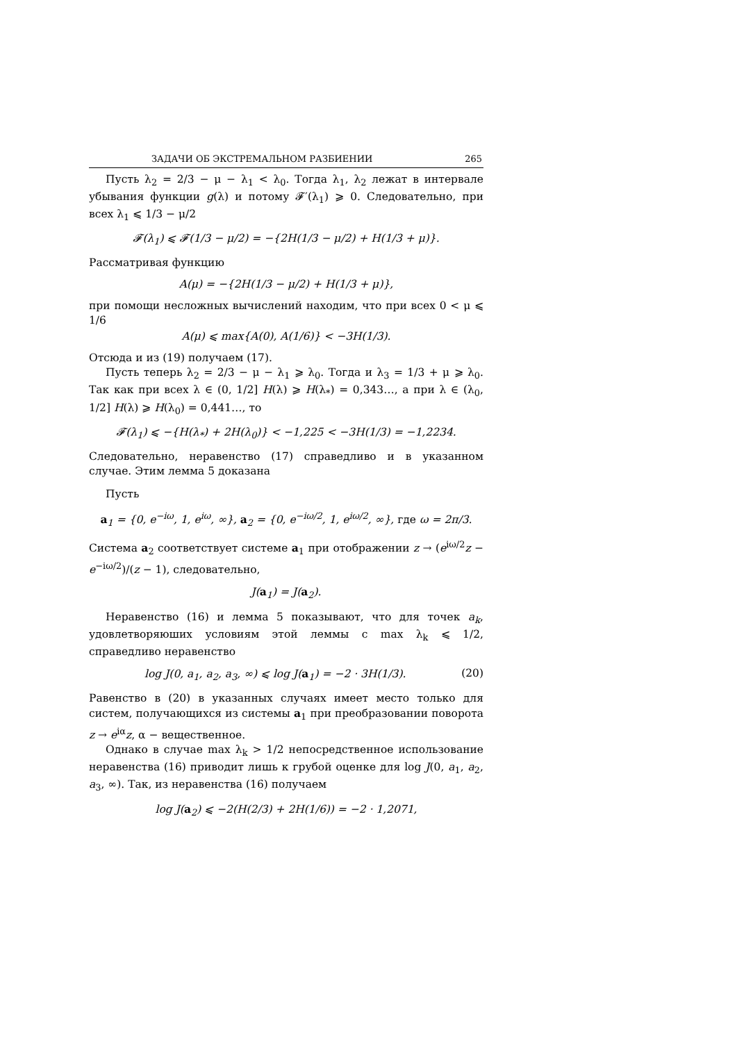ЗАДАЧИ ОБ ЭКСТРЕМАЛЬНОМ РАЗБИЕНИИ 265
Пусть λ<sub>2</sub> = 2/3 − μ − λ<sub>1</sub> < λ<sub>0</sub>. Тогда λ<sub>1</sub>, λ<sub>2</sub> лежат в интервале убывания функции g(λ) и потому 𝓕′(λ<sub>1</sub>) ⩾ 0. Следовательно, при всех λ<sub>1</sub> ⩽ 1/3 − μ/2
𝓕(λ<sub>1</sub>) ⩽ 𝓕(1/3 − μ/2) = −{2H(1/3 − μ/2) + H(1/3 + μ)}.
Рассматривая функцию
A(μ) = −{2H(1/3 − μ/2) + H(1/3 + μ)},
при помощи несложных вычислений находим, что при всех 0 < μ ⩽ 1/6
A(μ) ⩽ max{A(0), A(1/6)} < −3H(1/3).
Отсюда и из (19) получаем (17).
Пусть теперь λ<sub>2</sub> = 2/3 − μ − λ<sub>1</sub> ⩾ λ<sub>0</sub>. Тогда и λ<sub>3</sub> = 1/3 + μ ⩾ λ<sub>0</sub>. Так как при всех λ ∈ (0, 1/2] H(λ) ⩾ H(λ<sub>*</sub>) = 0,343…, а при λ ∈ (λ<sub>0</sub>, 1/2] H(λ) ⩾ H(λ<sub>0</sub>) = 0,441…, то
𝓕(λ<sub>1</sub>) ⩽ −{H(λ<sub>*</sub>) + 2H(λ<sub>0</sub>)} < −1,225 < −3H(1/3) = −1,2234.
Следовательно, неравенство (17) справедливо и в указанном случае. Этим лемма 5 доказана
Пусть
a<sub>1</sub> = {0, e<sup>−iω</sup>, 1, e<sup>iω</sup>, ∞}, a<sub>2</sub> = {0, e<sup>−iω/2</sup>, 1, e<sup>iω/2</sup>, ∞}, где ω = 2π/3.
Система a<sub>2</sub> соответствует системе a<sub>1</sub> при отображении z → (e<sup>iω/2</sup>z − e<sup>−iω/2</sup>)/(z − 1), следовательно,
J(a<sub>1</sub>) = J(a<sub>2</sub>).
Неравенство (16) и лемма 5 показывают, что для точек a<sub>k</sub>, удовлетворяюших условиям этой леммы с max λ<sub>k</sub> ⩽ 1/2, справедливо неравенство
log J(0, a<sub>1</sub>, a<sub>2</sub>, a<sub>3</sub>, ∞) ⩽ log J(a<sub>1</sub>) = −2 · 3H(1/3). (20)
Равенство в (20) в указанных случаях имеет место только для систем, получающихся из системы a<sub>1</sub> при преобразовании поворота z → e<sup>iα</sup>z, α − вещественное.
Однако в случае max λ<sub>k</sub> > 1/2 непосредственное использование неравенства (16) приводит лишь к грубой оценке для log J(0, a<sub>1</sub>, a<sub>2</sub>, a<sub>3</sub>, ∞). Так, из неравенства (16) получаем
log J(a<sub>2</sub>) ⩽ −2(H(2/3) + 2H(1/6)) = −2 · 1,2071,